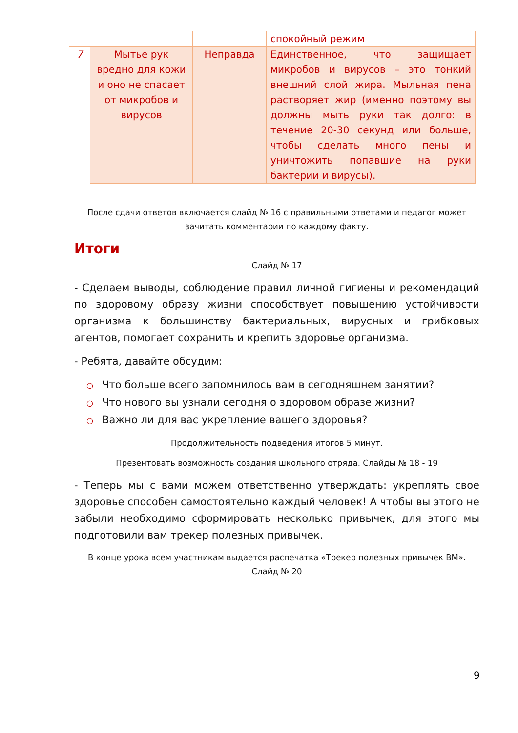| | | | спокойный режим |
| 7 | Мытье рук вредно для кожи и оно не спасает от микробов и вирусов | Неправда | Единственное, что защищает микробов и вирусов – это тонкий внешний слой жира. Мыльная пена растворяет жир (именно поэтому вы должны мыть руки так долго: в течение 20-30 секунд или больше, чтобы сделать много пены и уничтожить попавшие на руки бактерии и вирусы). |
После сдачи ответов включается слайд № 16 с правильными ответами и педагог может зачитать комментарии по каждому факту.
Итоги
Слайд № 17
- Сделаем выводы, соблюдение правил личной гигиены и рекомендаций по здоровому образу жизни способствует повышению устойчивости организма к большинству бактериальных, вирусных и грибковых агентов, помогает сохранить и крепить здоровье организма.
- Ребята, давайте обсудим:
○ Что больше всего запомнилось вам в сегодняшнем занятии?
○ Что нового вы узнали сегодня о здоровом образе жизни?
○ Важно ли для вас укрепление вашего здоровья?
Продолжительность подведения итогов 5 минут.
Презентовать возможность создания школьного отряда. Слайды № 18 - 19
- Теперь мы с вами можем ответственно утверждать: укреплять свое здоровье способен самостоятельно каждый человек! А чтобы вы этого не забыли необходимо сформировать несколько привычек, для этого мы подготовили вам трекер полезных привычек.
В конце урока всем участникам выдается распечатка «Трекер полезных привычек ВМ». Слайд № 20
9